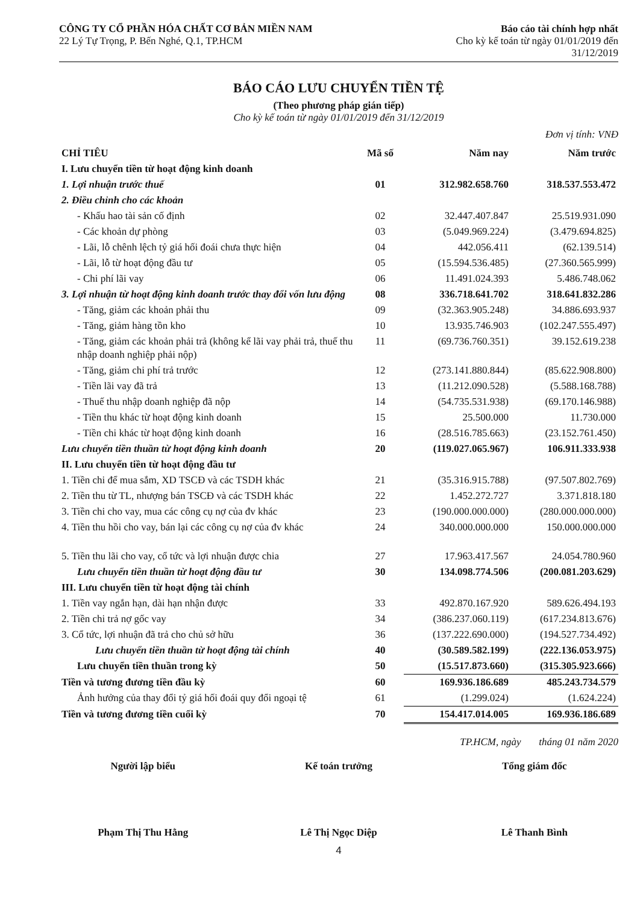CÔNG TY CỔ PHẦN HÓA CHẤT CƠ BẢN MIỀN NAM
22 Lý Tự Trọng, P. Bến Nghé, Q.1, TP.HCM
Báo cáo tài chính hợp nhất
Cho kỳ kế toán từ ngày 01/01/2019 đến
31/12/2019
BÁO CÁO LƯU CHUYỂN TIỀN TỆ
(Theo phương pháp gián tiếp)
Cho kỳ kế toán từ ngày 01/01/2019 đến 31/12/2019
Đơn vị tính: VNĐ
| CHỈ TIÊU | Mã số | Năm nay | Năm trước |
| --- | --- | --- | --- |
| I. Lưu chuyển tiền từ hoạt động kinh doanh | | | |
| 1. Lợi nhuận trước thuế | 01 | 312.982.658.760 | 318.537.553.472 |
| 2. Điều chỉnh cho các khoản | | | |
| - Khấu hao tài sản cố định | 02 | 32.447.407.847 | 25.519.931.090 |
| - Các khoản dự phòng | 03 | (5.049.969.224) | (3.479.694.825) |
| - Lãi, lỗ chênh lệch tỷ giá hối đoái chưa thực hiện | 04 | 442.056.411 | (62.139.514) |
| - Lãi, lỗ từ hoạt động đầu tư | 05 | (15.594.536.485) | (27.360.565.999) |
| - Chi phí lãi vay | 06 | 11.491.024.393 | 5.486.748.062 |
| 3. Lợi nhuận từ hoạt động kinh doanh trước thay đổi vốn lưu động | 08 | 336.718.641.702 | 318.641.832.286 |
| - Tăng, giảm các khoản phải thu | 09 | (32.363.905.248) | 34.886.693.937 |
| - Tăng, giảm hàng tồn kho | 10 | 13.935.746.903 | (102.247.555.497) |
| - Tăng, giảm các khoản phải trả (không kể lãi vay phải trả, thuế thu nhập doanh nghiệp phải nộp) | 11 | (69.736.760.351) | 39.152.619.238 |
| - Tăng, giảm chi phí trả trước | 12 | (273.141.880.844) | (85.622.908.800) |
| - Tiền lãi vay đã trả | 13 | (11.212.090.528) | (5.588.168.788) |
| - Thuế thu nhập doanh nghiệp đã nộp | 14 | (54.735.531.938) | (69.170.146.988) |
| - Tiền thu khác từ hoạt động kinh doanh | 15 | 25.500.000 | 11.730.000 |
| - Tiền chi khác từ hoạt động kinh doanh | 16 | (28.516.785.663) | (23.152.761.450) |
| Lưu chuyển tiền thuần từ hoạt động kinh doanh | 20 | (119.027.065.967) | 106.911.333.938 |
| II. Lưu chuyển tiền từ hoạt động đầu tư | | | |
| 1. Tiền chi để mua sắm, XD TSCĐ và các TSDH khác | 21 | (35.316.915.788) | (97.507.802.769) |
| 2. Tiền thu từ TL, nhượng bán TSCĐ và các TSDH khác | 22 | 1.452.272.727 | 3.371.818.180 |
| 3. Tiền chi cho vay, mua các công cụ nợ của đv khác | 23 | (190.000.000.000) | (280.000.000.000) |
| 4. Tiền thu hồi cho vay, bán lại các công cụ nợ của đv khác | 24 | 340.000.000.000 | 150.000.000.000 |
| 5. Tiền thu lãi cho vay, cổ tức và lợi nhuận được chia | 27 | 17.963.417.567 | 24.054.780.960 |
| Lưu chuyển tiền thuần từ hoạt động đầu tư | 30 | 134.098.774.506 | (200.081.203.629) |
| III. Lưu chuyển tiền từ hoạt động tài chính | | | |
| 1. Tiền vay ngắn hạn, dài hạn nhận được | 33 | 492.870.167.920 | 589.626.494.193 |
| 2. Tiền chi trả nợ gốc vay | 34 | (386.237.060.119) | (617.234.813.676) |
| 3. Cổ tức, lợi nhuận đã trả cho chủ sở hữu | 36 | (137.222.690.000) | (194.527.734.492) |
| Lưu chuyển tiền thuần từ hoạt động tài chính | 40 | (30.589.582.199) | (222.136.053.975) |
| Lưu chuyển tiền thuần trong kỳ | 50 | (15.517.873.660) | (315.305.923.666) |
| Tiền và tương đương tiền đầu kỳ | 60 | 169.936.186.689 | 485.243.734.579 |
| Ảnh hưởng của thay đổi tỷ giá hối đoái quy đổi ngoại tệ | 61 | (1.299.024) | (1.624.224) |
| Tiền và tương đương tiền cuối kỳ | 70 | 154.417.014.005 | 169.936.186.689 |
TP.HCM, ngày tháng 01 năm 2020
Người lập biểu Kế toán trưởng Tổng giám đốc
Phạm Thị Thu Hằng Lê Thị Ngọc Diệp Lê Thanh Bình
4